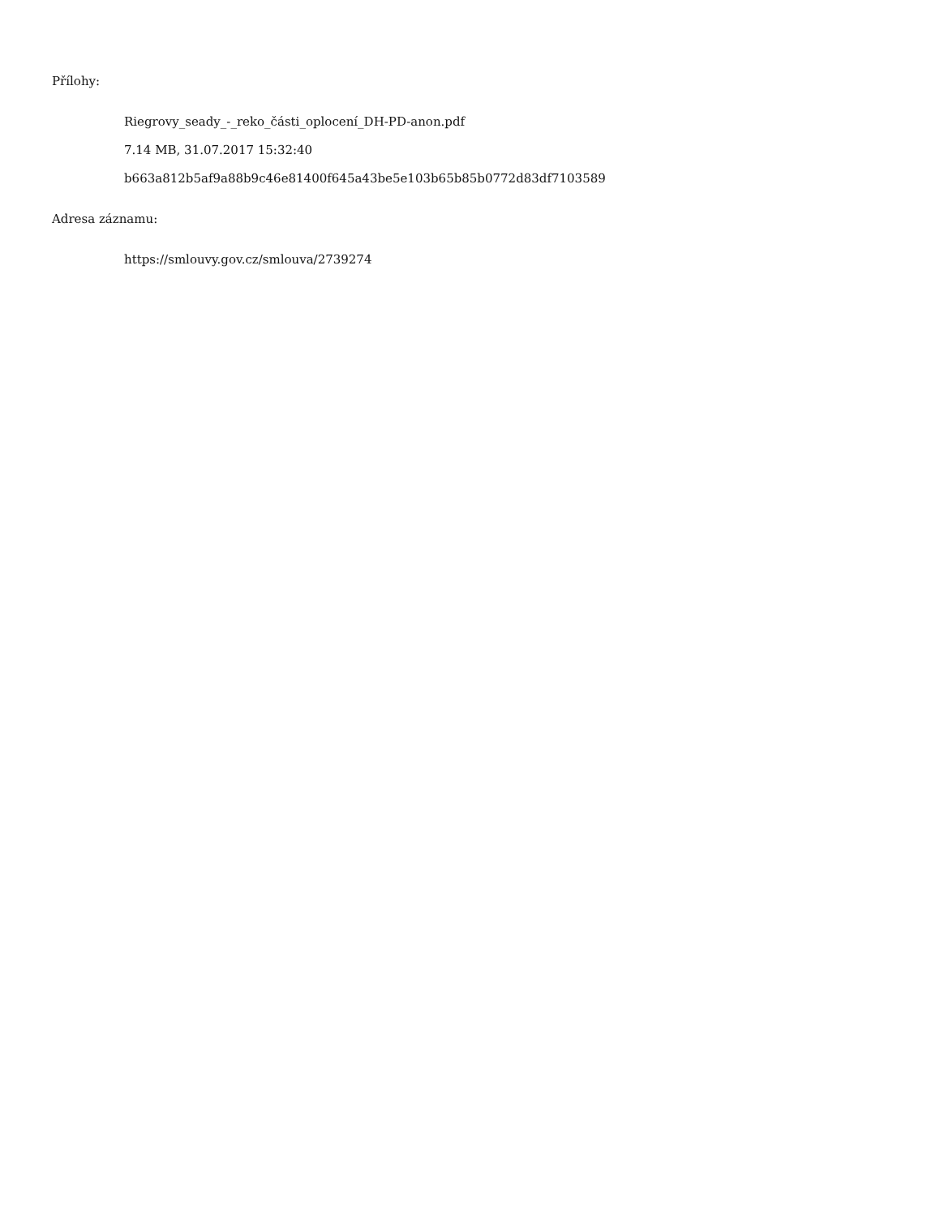Přílohy:
Riegrovy_seady_-_reko_části_oplocení_DH-PD-anon.pdf
7.14 MB, 31.07.2017 15:32:40
b663a812b5af9a88b9c46e81400f645a43be5e103b65b85b0772d83df7103589
Adresa záznamu:
https://smlouvy.gov.cz/smlouva/2739274